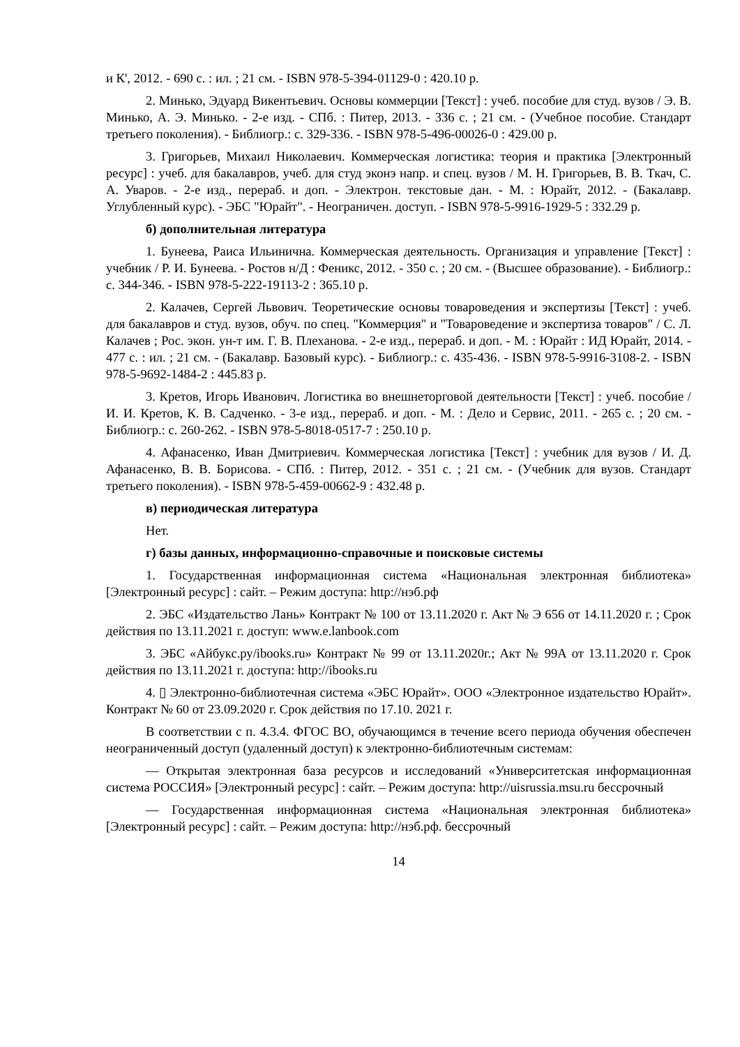и К', 2012. - 690 с. : ил. ; 21 см. - ISBN 978-5-394-01129-0 : 420.10 р.
2. Минько, Эдуард Викентьевич. Основы коммерции [Текст] : учеб. пособие для студ. вузов / Э. В. Минько, А. Э. Минько. - 2-е изд. - СПб. : Питер, 2013. - 336 с. ; 21 см. - (Учебное пособие. Стандарт третьего поколения). - Библиогр.: с. 329-336. - ISBN 978-5-496-00026-0 : 429.00 р.
3. Григорьев, Михаил Николаевич. Коммерческая логистика: теория и практика [Электронный ресурс] : учеб. для бакалавров, учеб. для студ эконэ напр. и спец. вузов / М. Н. Григорьев, В. В. Ткач, С. А. Уваров. - 2-е изд., перераб. и доп. - Электрон. текстовые дан. - М. : Юрайт, 2012. - (Бакалавр. Углубленный курс). - ЭБС "Юрайт". - Неограничен. доступ. - ISBN 978-5-9916-1929-5 : 332.29 р.
б) дополнительная литература
1. Бунеева, Раиса Ильинична. Коммерческая деятельность. Организация и управление [Текст] : учебник / Р. И. Бунеева. - Ростов н/Д : Феникс, 2012. - 350 с. ; 20 см. - (Высшее образование). - Библиогр.: с. 344-346. - ISBN 978-5-222-19113-2 : 365.10 р.
2. Калачев, Сергей Львович. Теоретические основы товароведения и экспертизы [Текст] : учеб. для бакалавров и студ. вузов, обуч. по спец. "Коммерция" и "Товароведение и экспертиза товаров" / С. Л. Калачев ; Рос. экон. ун-т им. Г. В. Плеханова. - 2-е изд., перераб. и доп. - М. : Юрайт : ИД Юрайт, 2014. - 477 с. : ил. ; 21 см. - (Бакалавр. Базовый курс). - Библиогр.: с. 435-436. - ISBN 978-5-9916-3108-2. - ISBN 978-5-9692-1484-2 : 445.83 р.
3. Кретов, Игорь Иванович. Логистика во внешнеторговой деятельности [Текст] : учеб. пособие / И. И. Кретов, К. В. Садченко. - 3-е изд., перераб. и доп. - М. : Дело и Сервис, 2011. - 265 с. ; 20 см. - Библиогр.: с. 260-262. - ISBN 978-5-8018-0517-7 : 250.10 р.
4. Афанасенко, Иван Дмитриевич. Коммерческая логистика [Текст] : учебник для вузов / И. Д. Афанасенко, В. В. Борисова. - СПб. : Питер, 2012. - 351 с. ; 21 см. - (Учебник для вузов. Стандарт третьего поколения). - ISBN 978-5-459-00662-9 : 432.48 р.
в) периодическая литература
Нет.
г) базы данных, информационно-справочные и поисковые системы
1. Государственная информационная система «Национальная электронная библиотека» [Электронный ресурс] : сайт. – Режим доступа: http://нэб.рф
2. ЭБС «Издательство Лань» Контракт № 100 от 13.11.2020 г. Акт № Э 656 от 14.11.2020 г. ; Срок действия по 13.11.2021 г. доступ: www.e.lanbook.com
3. ЭБС «Айбукс.ру/ibooks.ru» Контракт № 99 от 13.11.2020г.; Акт № 99А от 13.11.2020 г. Срок действия по 13.11.2021 г. доступа: http://ibooks.ru
4. ▯ Электронно-библиотечная система «ЭБС Юрайт». ООО «Электронное издательство Юрайт». Контракт № 60 от 23.09.2020 г. Срок действия по 17.10. 2021 г.
В соответствии с п. 4.3.4. ФГОС ВО, обучающимся в течение всего периода обучения обеспечен неограниченный доступ (удаленный доступ) к электронно-библиотечным системам:
— Открытая электронная база ресурсов и исследований «Университетская информационная система РОССИЯ» [Электронный ресурс] : сайт. – Режим доступа: http://uisrussia.msu.ru бессрочный
— Государственная информационная система «Национальная электронная библиотека» [Электронный ресурс] : сайт. – Режим доступа: http://нэб.рф. бессрочный
14